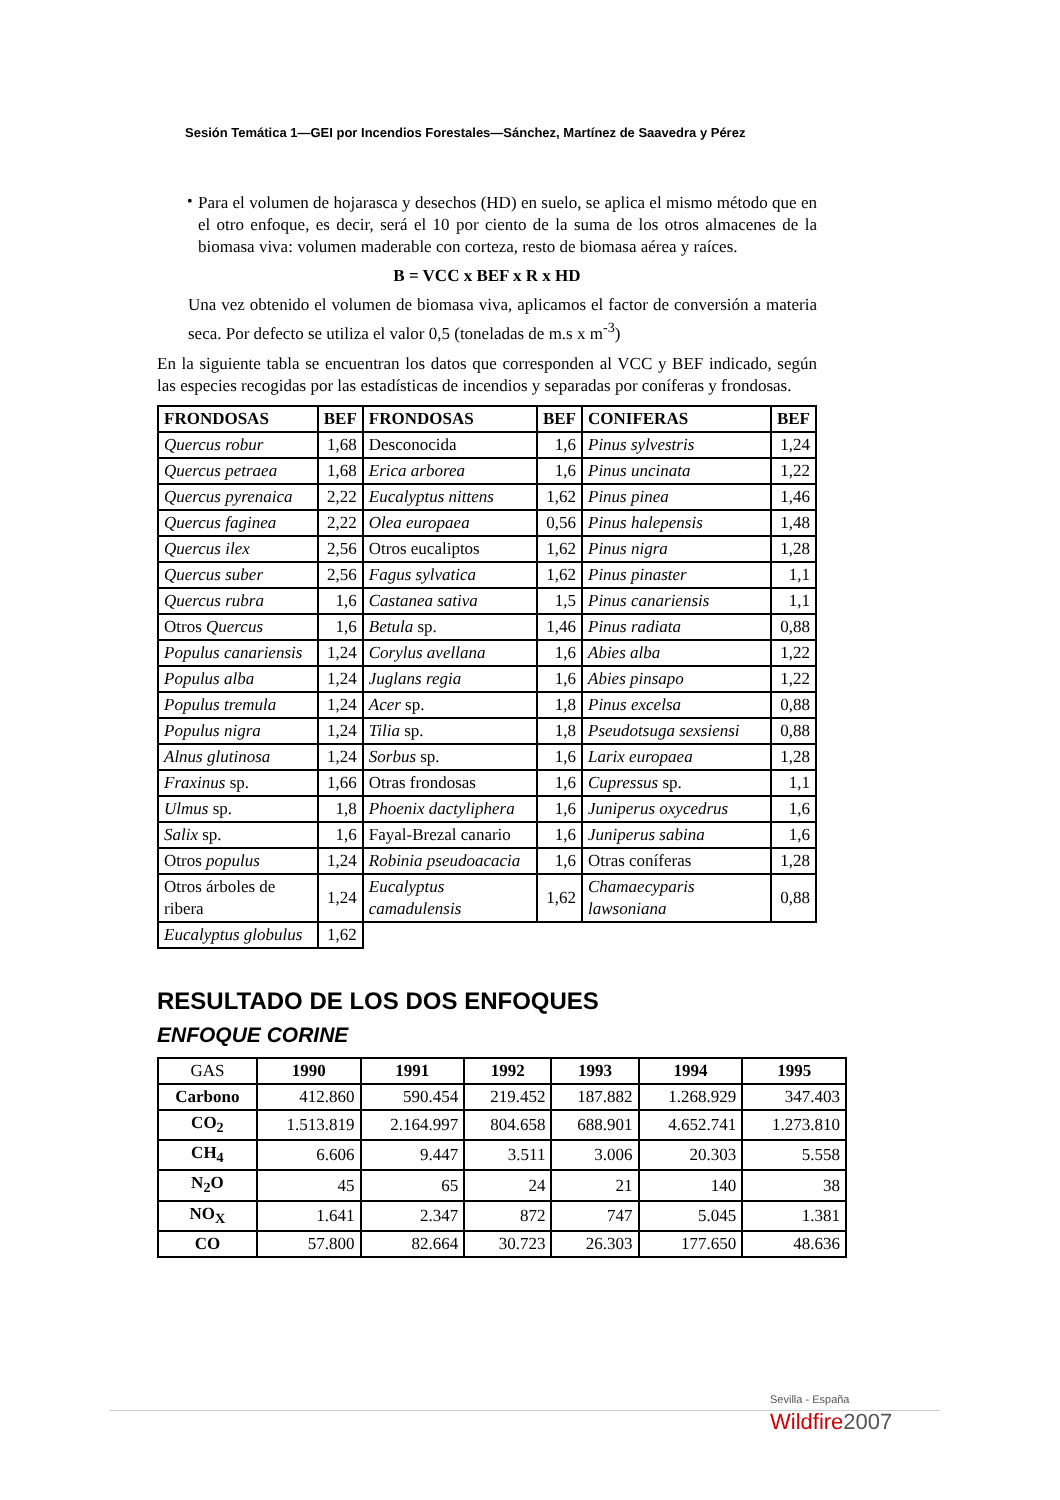Sesión Temática 1—GEI por Incendios Forestales—Sánchez, Martínez de Saavedra y Pérez
•
Para el volumen de hojarasca y desechos (HD) en suelo, se aplica el mismo método que en el otro enfoque, es decir, será el 10 por ciento de la suma de los otros almacenes de la biomasa viva: volumen maderable con corteza, resto de biomasa aérea y raíces.
B = VCC x BEF x R x HD
Una vez obtenido el volumen de biomasa viva, aplicamos el factor de conversión a materia seca. Por defecto se utiliza el valor 0,5 (toneladas de m.s x m<sup>-3</sup>)
En la siguiente tabla se encuentran los datos que corresponden al VCC y BEF indicado, según las especies recogidas por las estadísticas de incendios y separadas por coníferas y frondosas.
| FRONDOSAS | BEF | FRONDOSAS | BEF | CONIFERAS | BEF |
| --- | --- | --- | --- | --- | --- |
| Quercus robur | 1,68 | Desconocida | 1,6 | Pinus sylvestris | 1,24 |
| Quercus petraea | 1,68 | Erica arborea | 1,6 | Pinus uncinata | 1,22 |
| Quercus pyrenaica | 2,22 | Eucalyptus nittens | 1,62 | Pinus pinea | 1,46 |
| Quercus faginea | 2,22 | Olea europaea | 0,56 | Pinus halepensis | 1,48 |
| Quercus ilex | 2,56 | Otros eucaliptos | 1,62 | Pinus nigra | 1,28 |
| Quercus suber | 2,56 | Fagus sylvatica | 1,62 | Pinus pinaster | 1,1 |
| Quercus rubra | 1,6 | Castanea sativa | 1,5 | Pinus canariensis | 1,1 |
| Otros Quercus | 1,6 | Betula sp. | 1,46 | Pinus radiata | 0,88 |
| Populus canariensis | 1,24 | Corylus avellana | 1,6 | Abies alba | 1,22 |
| Populus alba | 1,24 | Juglans regia | 1,6 | Abies pinsapo | 1,22 |
| Populus tremula | 1,24 | Acer sp. | 1,8 | Pinus excelsa | 0,88 |
| Populus nigra | 1,24 | Tilia sp. | 1,8 | Pseudotsuga sexsiensi | 0,88 |
| Alnus glutinosa | 1,24 | Sorbus sp. | 1,6 | Larix europaea | 1,28 |
| Fraxinus sp. | 1,66 | Otras frondosas | 1,6 | Cupressus sp. | 1,1 |
| Ulmus sp. | 1,8 | Phoenix dactyliphera | 1,6 | Juniperus oxycedrus | 1,6 |
| Salix sp. | 1,6 | Fayal-Brezal canario | 1,6 | Juniperus sabina | 1,6 |
| Otros populus | 1,24 | Robinia pseudoacacia | 1,6 | Otras coníferas | 1,28 |
| Otros árboles de ribera | 1,24 | Eucalyptus camadulensis | 1,62 | Chamaecyparis lawsoniana | 0,88 |
| Eucalyptus globulus | 1,62 | | | | |
RESULTADO DE LOS DOS ENFOQUES
ENFOQUE CORINE
| GAS | 1990 | 1991 | 1992 | 1993 | 1994 | 1995 |
| Carbono | 412.860 | 590.454 | 219.452 | 187.882 | 1.268.929 | 347.403 |
| CO<sub>2</sub> | 1.513.819 | 2.164.997 | 804.658 | 688.901 | 4.652.741 | 1.273.810 |
| CH<sub>4</sub> | 6.606 | 9.447 | 3.511 | 3.006 | 20.303 | 5.558 |
| N<sub>2</sub>O | 45 | 65 | 24 | 21 | 140 | 38 |
| NO<sub>X</sub> | 1.641 | 2.347 | 872 | 747 | 5.045 | 1.381 |
| CO | 57.800 | 82.664 | 30.723 | 26.303 | 177.650 | 48.636 |
Sevilla - España
Wildfire2007